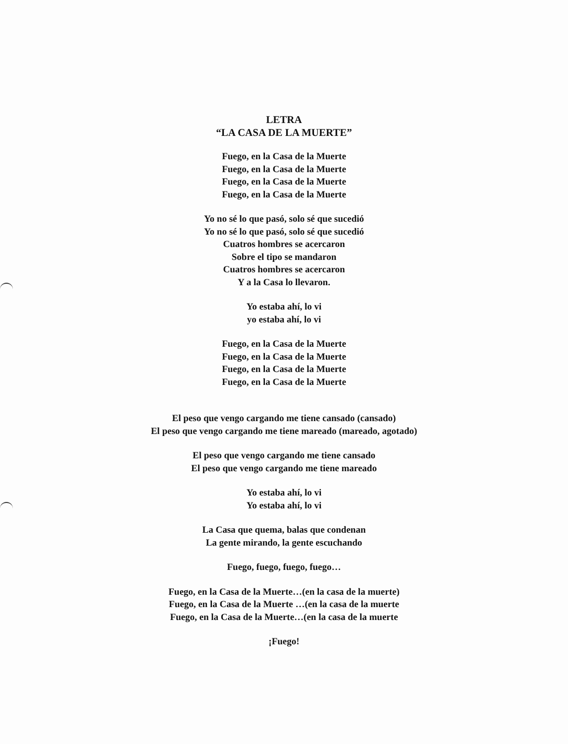LETRA
“LA CASA DE LA MUERTE”
Fuego, en la Casa de la Muerte
Fuego, en la Casa de la Muerte
Fuego, en la Casa de la Muerte
Fuego, en la Casa de la Muerte
Yo no sé lo que pasó, solo sé que sucedió
Yo no sé lo que pasó, solo sé que sucedió
Cuatros hombres se acercaron
Sobre el tipo se mandaron
Cuatros hombres se acercaron
Y a la Casa lo llevaron.
Yo estaba ahí, lo vi
yo estaba ahí, lo vi
Fuego, en la Casa de la Muerte
Fuego, en la Casa de la Muerte
Fuego, en la Casa de la Muerte
Fuego, en la Casa de la Muerte
El peso que vengo cargando me tiene cansado (cansado)
El peso que vengo cargando me tiene mareado (mareado, agotado)
El peso que vengo cargando me tiene cansado
El peso que vengo cargando me tiene mareado
Yo estaba ahí, lo vi
Yo estaba ahí, lo vi
La Casa que quema, balas que condenan
La gente mirando, la gente escuchando
Fuego, fuego, fuego, fuego…
Fuego, en la Casa de la Muerte…(en la casa de la muerte)
Fuego, en la Casa de la Muerte …(en la casa de la muerte
Fuego, en la Casa de la Muerte…(en la casa de la muerte
¡Fuego!